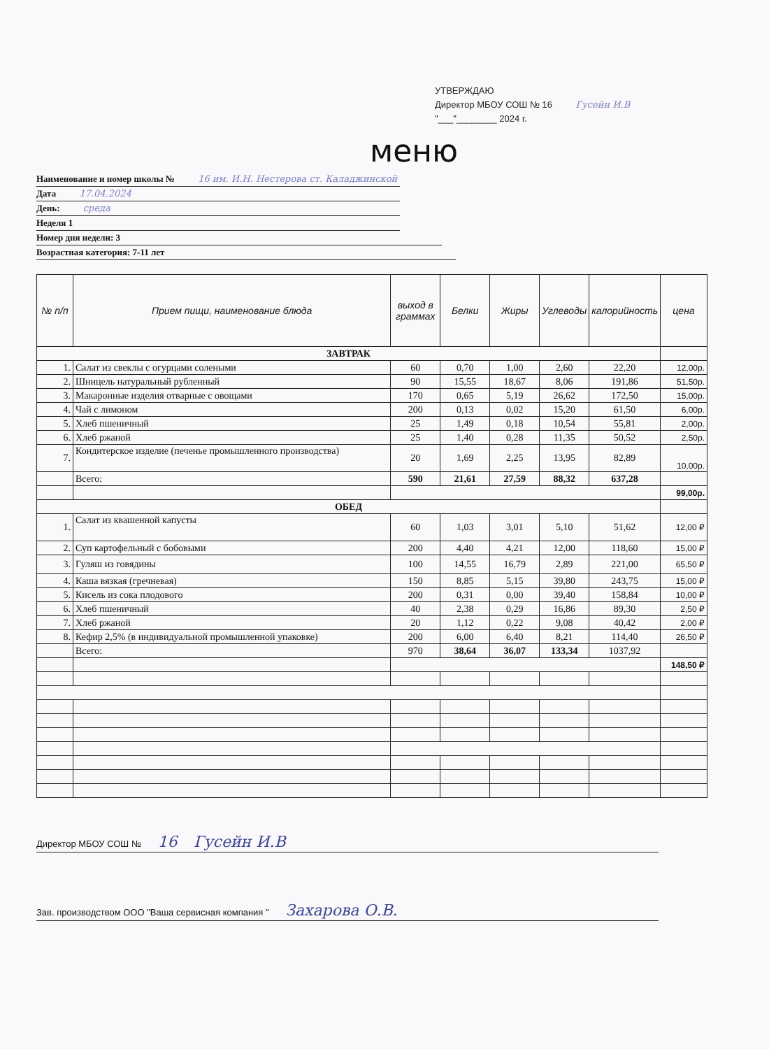УТВЕРЖДАЮ
Директор МБОУ СОШ № 16 Гусейн И.В
"___"________ 2024 г.
меню
Наименование и номер школы № 16 им. И.Н. Нестерова ст. Каладжинской
Дата 17.04.2024
День: среда
Неделя 1
Номер дня недели: 3
Возрастная категория: 7-11 лет
| № п/п | Прием пищи, наименование блюда | выход в граммах | Белки | Жиры | Углеводы | калорийность | цена |
| --- | --- | --- | --- | --- | --- | --- | --- |
| ЗАВТРАК | | | | | | | |
| 1. | Салат из свеклы с огурцами солеными | 60 | 0,70 | 1,00 | 2,60 | 22,20 | 12,00р. |
| 2. | Шницель натуральный рубленный | 90 | 15,55 | 18,67 | 8,06 | 191,86 | 51,50р. |
| 3. | Макаронные изделия отварные с овощами | 170 | 0,65 | 5,19 | 26,62 | 172,50 | 15,00р. |
| 4. | Чай с лимоном | 200 | 0,13 | 0,02 | 15,20 | 61,50 | 6,00р. |
| 5. | Хлеб пшеничный | 25 | 1,49 | 0,18 | 10,54 | 55,81 | 2,00р. |
| 6. | Хлеб ржаной | 25 | 1,40 | 0,28 | 11,35 | 50,52 | 2,50р. |
| 7. | Кондитерское изделие (печенье промышленного производства) | 20 | 1,69 | 2,25 | 13,95 | 82,89 | 10,00р. |
| | Всего: | 590 | 21,61 | 27,59 | 88,32 | 637,28 | |
| | | | | | | | 99,00р. |
| ОБЕД | | | | | | | |
| 1. | Салат из квашенной капусты | 60 | 1,03 | 3,01 | 5,10 | 51,62 | 12,00 ₽ |
| 2. | Суп картофельный с бобовыми | 200 | 4,40 | 4,21 | 12,00 | 118,60 | 15,00 ₽ |
| 3. | Гуляш из говядины | 100 | 14,55 | 16,79 | 2,89 | 221,00 | 65,50 ₽ |
| 4. | Каша вязкая (гречневая) | 150 | 8,85 | 5,15 | 39,80 | 243,75 | 15,00 ₽ |
| 5. | Кисель из сока плодового | 200 | 0,31 | 0,00 | 39,40 | 158,84 | 10,00 ₽ |
| 6. | Хлеб пшеничный | 40 | 2,38 | 0,29 | 16,86 | 89,30 | 2,50 ₽ |
| 7. | Хлеб ржаной | 20 | 1,12 | 0,22 | 9,08 | 40,42 | 2,00 ₽ |
| 8. | Кефир 2,5% (в индивидуальной промышленной упаковке) | 200 | 6,00 | 6,40 | 8,21 | 114,40 | 26,50 ₽ |
| | Всего: | 970 | 38,64 | 36,07 | 133,34 | 1037,92 | |
| | | | | | | | 148,50 ₽ |
Директор МБОУ СОШ № 16 Гусейн И.В
Зав. производством ООО "Ваша сервисная компания " Захарова О.В.